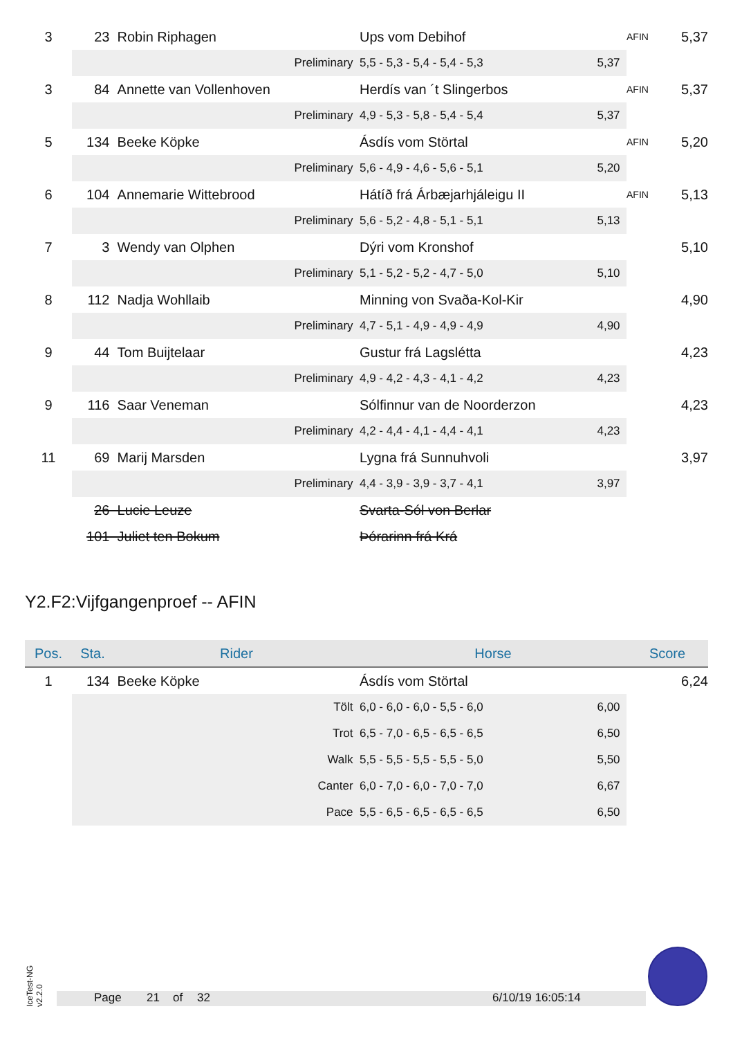| 3 | 23 | Robin Riphagen | Ups vom Debihof | | AFIN | 5,37 |
| | Preliminary | | 5,5 - 5,3 - 5,4 - 5,4 - 5,3 | 5,37 | | |
| 3 | 84 | Annette van Vollenhoven | Herdís van ´t Slingerbos | | AFIN | 5,37 |
| | Preliminary | | 4,9 - 5,3 - 5,8 - 5,4 - 5,4 | 5,37 | | |
| 5 | 134 | Beeke Köpke | Ásdís vom Störtal | | AFIN | 5,20 |
| | Preliminary | | 5,6 - 4,9 - 4,6 - 5,6 - 5,1 | 5,20 | | |
| 6 | 104 | Annemarie Wittebrood | Hátíð frá Árbæjarhjáleigu II | | AFIN | 5,13 |
| | Preliminary | | 5,6 - 5,2 - 4,8 - 5,1 - 5,1 | 5,13 | | |
| 7 | 3 | Wendy van Olphen | Dýri vom Kronshof | | | 5,10 |
| | Preliminary | | 5,1 - 5,2 - 5,2 - 4,7 - 5,0 | 5,10 | | |
| 8 | 112 | Nadja Wohllaib | Minning von Svaða-Kol-Kir | | | 4,90 |
| | Preliminary | | 4,7 - 5,1 - 4,9 - 4,9 - 4,9 | 4,90 | | |
| 9 | 44 | Tom Buijtelaar | Gustur frá Lagslétta | | | 4,23 |
| | Preliminary | | 4,9 - 4,2 - 4,3 - 4,1 - 4,2 | 4,23 | | |
| 9 | 116 | Saar Veneman | Sólfinnur van de Noorderzon | | | 4,23 |
| | Preliminary | | 4,2 - 4,4 - 4,1 - 4,4 - 4,1 | 4,23 | | |
| 11 | 69 | Marij Marsden | Lygna frá Sunnuhvoli | | | 3,97 |
| | Preliminary | | 4,4 - 3,9 - 3,9 - 3,7 - 4,1 | 3,97 | | |
| | 26 | Lucie Leuze | Svarta-Sól von Berlar | | | |
| | 101 | Juliet ten Bokum | Þórarinn frá Krá | | | |
Y2.F2:Vijfgangenproef -- AFIN
| Pos. | Sta. | Rider | Horse | | Score | |
| --- | --- | --- | --- | --- | --- | --- |
| 1 | 134 | Beeke Köpke | Ásdís vom Störtal | | | 6,24 |
| | Tölt | | 6,0 - 6,0 - 6,0 - 5,5 - 6,0 | 6,00 | | |
| | Trot | | 6,5 - 7,0 - 6,5 - 6,5 - 6,5 | 6,50 | | |
| | Walk | | 5,5 - 5,5 - 5,5 - 5,5 - 5,0 | 5,50 | | |
| | Canter | | 6,0 - 7,0 - 6,0 - 7,0 - 7,0 | 6,67 | | |
| | Pace | | 5,5 - 6,5 - 6,5 - 6,5 - 6,5 | 6,50 | | |
IceTest-NG v2.2.0
Page 21 of 32 6/10/19 16:05:14